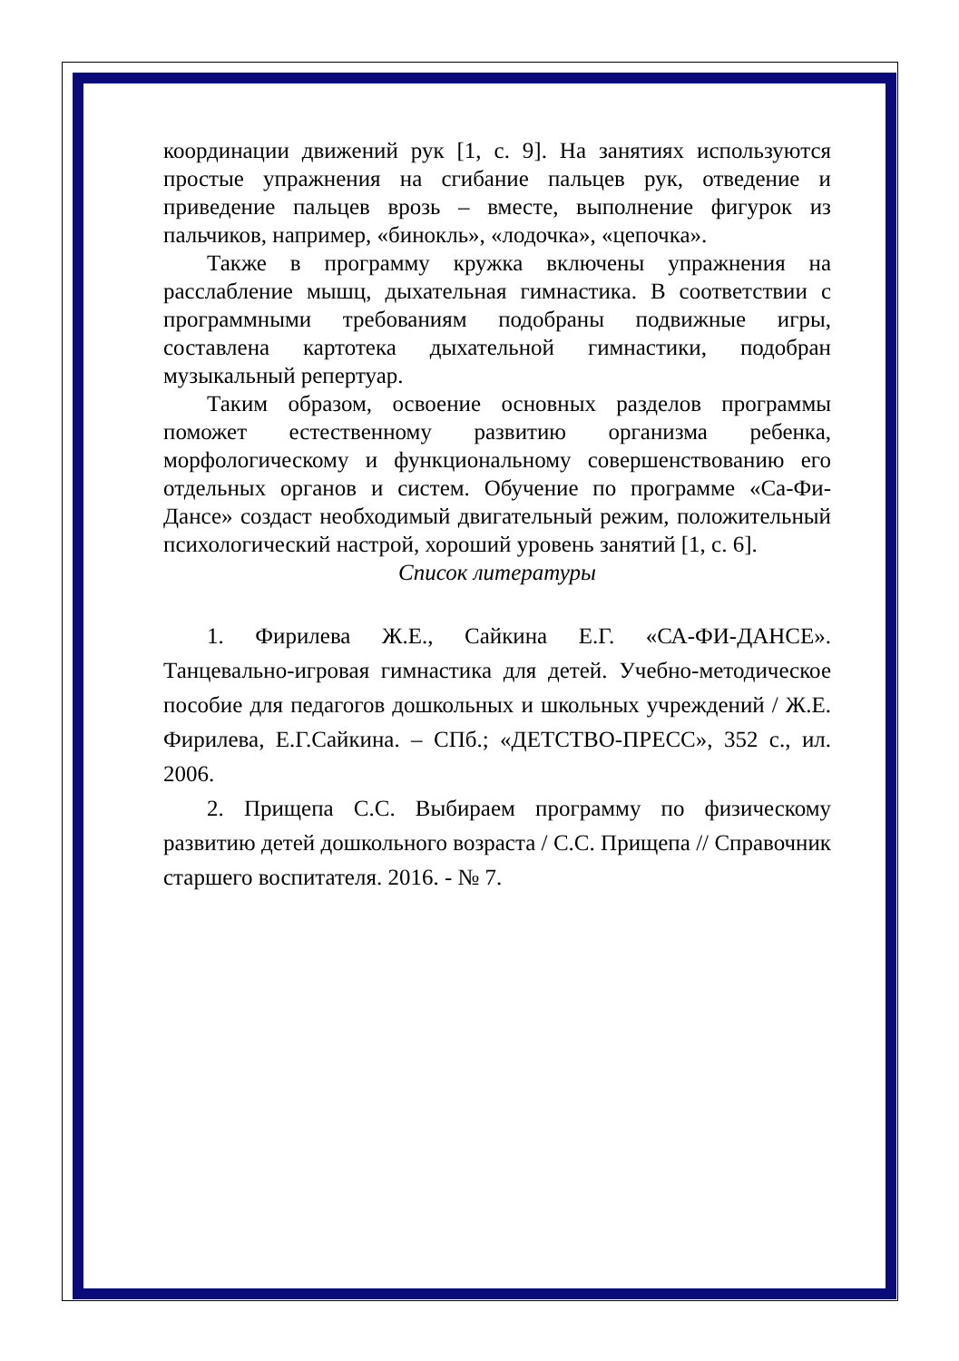координации движений рук [1, с. 9]. На занятиях используются простые упражнения на сгибание пальцев рук, отведение и приведение пальцев врозь – вместе, выполнение фигурок из пальчиков, например, «бинокль», «лодочка», «цепочка».
Также в программу кружка включены упражнения на расслабление мышц, дыхательная гимнастика. В соответствии с программными требованиям подобраны подвижные игры, составлена картотека дыхательной гимнастики, подобран музыкальный репертуар.
Таким образом, освоение основных разделов программы поможет естественному развитию организма ребенка, морфологическому и функциональному совершенствованию его отдельных органов и систем. Обучение по программе «Са-Фи-Дансе» создаст необходимый двигательный режим, положительный психологический настрой, хороший уровень занятий [1, с. 6].
Список литературы
1. Фирилева Ж.Е., Сайкина Е.Г. «СА-ФИ-ДАНСЕ». Танцевально-игровая гимнастика для детей. Учебно-методическое пособие для педагогов дошкольных и школьных учреждений / Ж.Е. Фирилева, Е.Г.Сайкина. – СПб.; «ДЕТСТВО-ПРЕСС», 352 с., ил. 2006.
2. Прищепа С.С. Выбираем программу по физическому развитию детей дошкольного возраста / С.С. Прищепа // Справочник старшего воспитателя. 2016. - № 7.